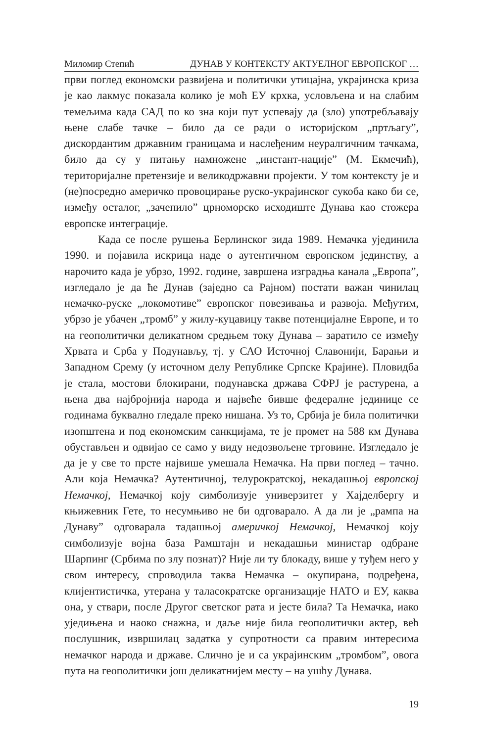Миломир Степић ДУНАВ У КОНТЕКСТУ АКТУЕЛНОГ ЕВРОПСКОГ …
први поглед економски развијена и политички утицајна, украјинска криза је као лакмус показала колико је моћ ЕУ крхка, условљена и на слабим темељима када САД по ко зна који пут успевају да (зло) употребљавају њене слабе тачке – било да се ради о историјском „пртљагу”, дискордантим државним границама и наслеђеним неуралгичним тачкама, било да су у питању намножене „инстант-нације” (М. Екмечић), територијалне претензије и великодржавни пројекти. У том контексту је и (не)посредно америчко провоцирање руско-украјинског сукоба како би се, између осталог, „зачепило” црноморско исходиште Дунава као стожера европске интеграције.
Када се после рушења Берлинског зида 1989. Немачка ујединила 1990. и појавила искрица наде о аутентичном европском јединству, а нарочито када је убрзо, 1992. године, завршена изградња канала „Европа”, изгледало је да ће Дунав (заједно са Рајном) постати важан чинилац немачко-руске „локомотиве” европског повезивања и развоја. Међутим, убрзо је убачен „тромб” у жилу-куцавицу такве потенцијалне Европе, и то на геополитички деликатном средњем току Дунава – заратило се између Хрвата и Срба у Подунављу, тј. у САО Источној Славонији, Барањи и Западном Срему (у источном делу Републике Српске Крајине). Пловидба је стала, мостови блокирани, подунавска држава СФРЈ је растурена, а њена два најбројнија народа и највеће бивше федералне јединице се годинама буквално гледале преко нишана. Уз то, Србија је била политички изопштена и под економским санкцијама, те је промет на 588 км Дунава обустављен и одвијао се само у виду недозвољене трговине. Изгледало је да је у све то прсте највише умешала Немачка. На први поглед – тачно. Али која Немачка? Аутентичној, телурократској, некадашњој европској Немачкој, Немачкој коју симболизује универзитет у Хајделбергу и књижевник Гете, то несумњиво не би одговарало. А да ли је „рампа на Дунаву” одговарала тадашњој америчкој Немачкој, Немачкој коју симболизује војна база Рамштајн и некадашњи министар одбране Шарпинг (Србима по злу познат)? Није ли ту блокаду, више у туђем него у свом интересу, спроводила таква Немачка – окупирана, подређена, клијентистичка, утерана у таласократске организације НАТО и ЕУ, каква она, у ствари, после Другог светског рата и јесте била? Та Немачка, иако уједињена и наоко снажна, и даље није била геополитички актер, већ послушник, извршилац задатка у супротности са правим интересима немачког народа и државе. Слично је и са украјинским „тромбом”, овога пута на геополитички још деликатнијем месту – на ушћу Дунава.
19